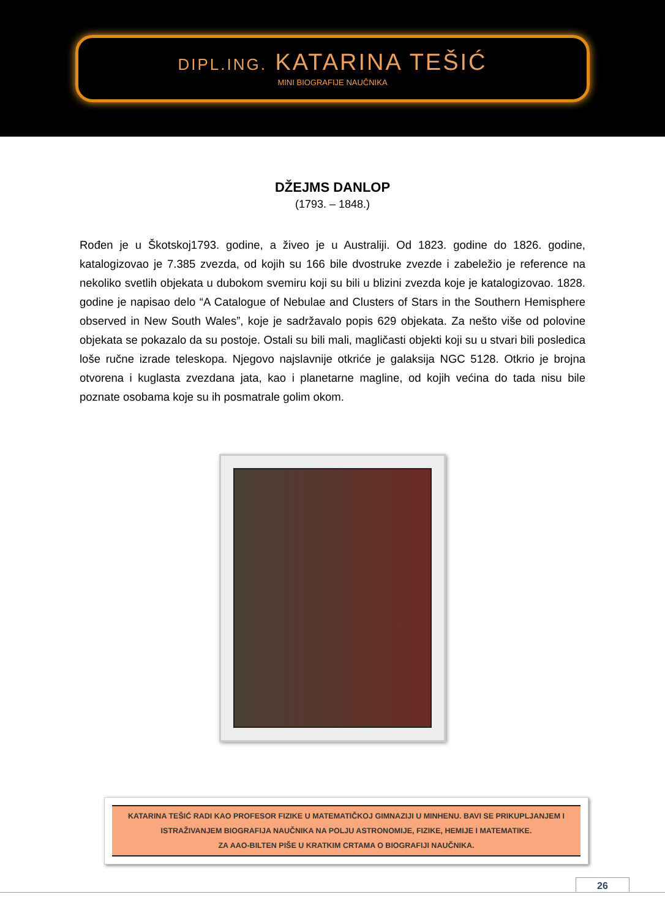DIPL.ING. KATARINA TEŠIĆ
MINI BIOGRAFIJE NAUČNIKA
DŽEJMS DANLOP
(1793. – 1848.)
Rođen je u Škotskoj1793. godine, a živeo je u Australiji. Od 1823. godine do 1826. godine, katalogizovao je 7.385 zvezda, od kojih su 166 bile dvostruke zvezde i zabeležio je reference na nekoliko svetlih objekata u dubokom svemiru koji su bili u blizini zvezda koje je katalogizovao. 1828. godine je napisao delo “A Catalogue of Nebulae and Clusters of Stars in the Southern Hemisphere observed in New South Wales”, koje je sadržavalo popis 629 objekata. Za nešto više od polovine objekata se pokazalo da su postoje. Ostali su bili mali, magličasti objekti koji su u stvari bili posledica loše ručne izrade teleskopa. Njegovo najslavnije otkriće je galaksija NGC 5128. Otkrio je brojna otvorena i kuglasta zvezdana jata, kao i planetarne magline, od kojih većina do tada nisu bile poznate osobama koje su ih posmatrale golim okom.
KATARINA TEŠIĆ RADI KAO PROFESOR FIZIKE U MATEMATIČKOJ GIMNAZIJI U MINHENU. BAVI SE PRIKUPLJANJEM I ISTRAŽIVANJEM BIOGRAFIJA NAUČNIKA NA POLJU ASTRONOMIJE, FIZIKE, HEMIJE I MATEMATIKE.
ZA AAO-BILTEN PIŠE U KRATKIM CRTAMA O BIOGRAFIJI NAUČNIKA.
26